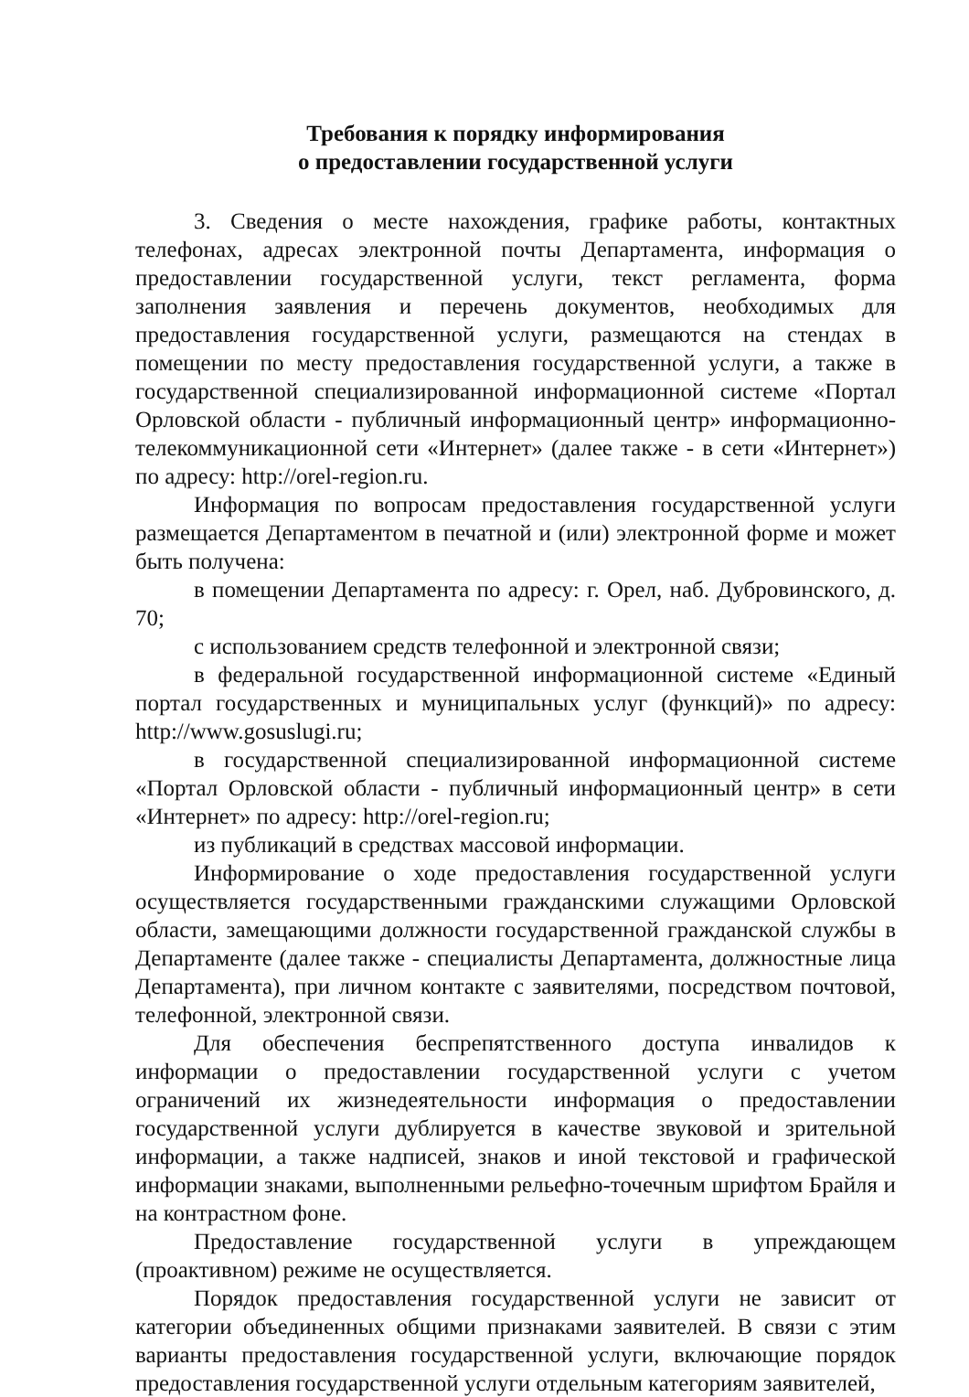Требования к порядку информирования
о предоставлении государственной услуги
3. Сведения о месте нахождения, графике работы, контактных телефонах, адресах электронной почты Департамента, информация о предоставлении государственной услуги, текст регламента, форма заполнения заявления и перечень документов, необходимых для предоставления государственной услуги, размещаются на стендах в помещении по месту предоставления государственной услуги, а также в государственной специализированной информационной системе «Портал Орловской области - публичный информационный центр» информационно-телекоммуникационной сети «Интернет» (далее также - в сети «Интернет») по адресу: http://orel-region.ru.
Информация по вопросам предоставления государственной услуги размещается Департаментом в печатной и (или) электронной форме и может быть получена:
в помещении Департамента по адресу: г. Орел, наб. Дубровинского, д. 70;
с использованием средств телефонной и электронной связи;
в федеральной государственной информационной системе «Единый портал государственных и муниципальных услуг (функций)» по адресу: http://www.gosuslugi.ru;
в государственной специализированной информационной системе «Портал Орловской области - публичный информационный центр» в сети «Интернет» по адресу: http://orel-region.ru;
из публикаций в средствах массовой информации.
Информирование о ходе предоставления государственной услуги осуществляется государственными гражданскими служащими Орловской области, замещающими должности государственной гражданской службы в Департаменте (далее также - специалисты Департамента, должностные лица Департамента), при личном контакте с заявителями, посредством почтовой, телефонной, электронной связи.
Для обеспечения беспрепятственного доступа инвалидов к информации о предоставлении государственной услуги с учетом ограничений их жизнедеятельности информация о предоставлении государственной услуги дублируется в качестве звуковой и зрительной информации, а также надписей, знаков и иной текстовой и графической информации знаками, выполненными рельефно-точечным шрифтом Брайля и на контрастном фоне.
Предоставление государственной услуги в упреждающем (проактивном) режиме не осуществляется.
Порядок предоставления государственной услуги не зависит от категории объединенных общими признаками заявителей. В связи с этим варианты предоставления государственной услуги, включающие порядок предоставления государственной услуги отдельным категориям заявителей,